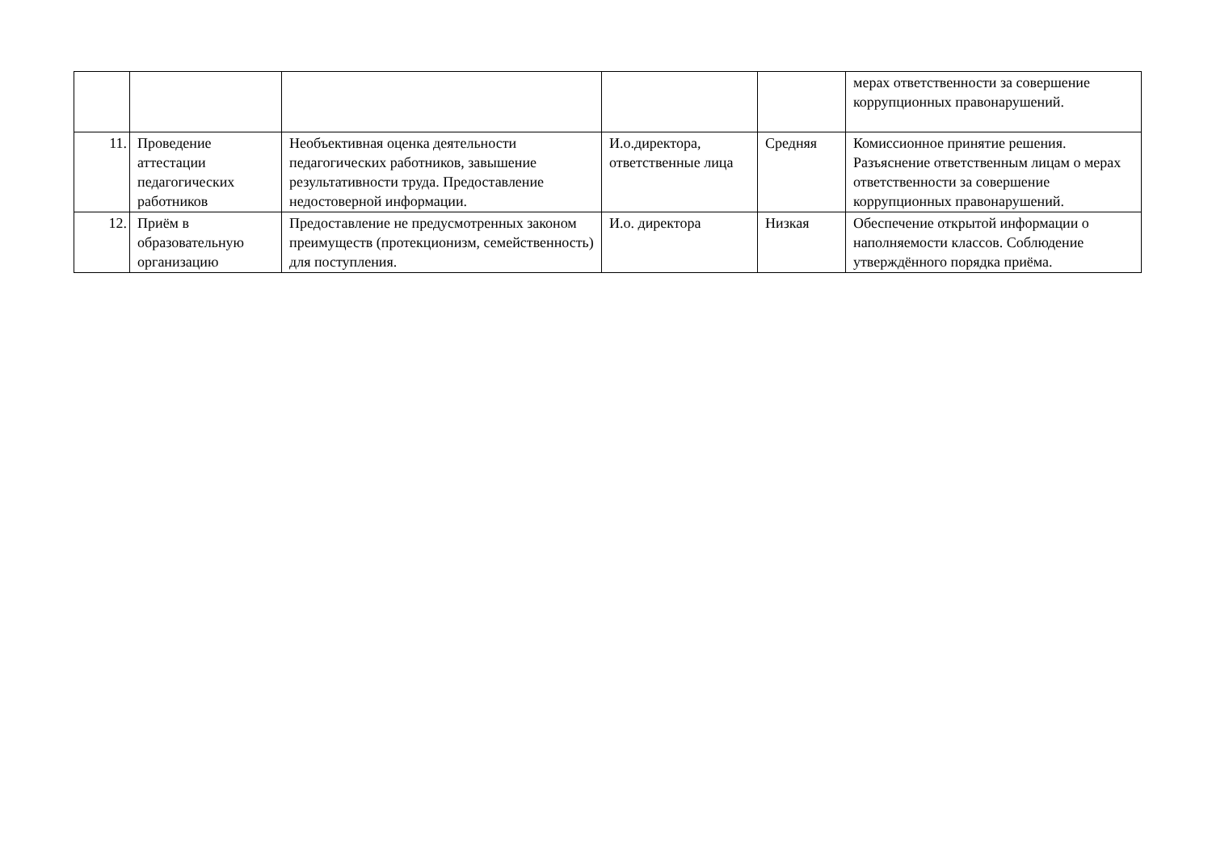| | | | | | мерах ответственности за совершение коррупционных правонарушений. |
| 11. | Проведение аттестации педагогических работников | Необъективная оценка деятельности педагогических работников, завышение результативности труда. Предоставление недостоверной информации. | И.о.директора, ответственные лица | Средняя | Комиссионное принятие решения. Разъяснение ответственным лицам о мерах ответственности за совершение коррупционных правонарушений. |
| 12. | Приём в образовательную организацию | Предоставление не предусмотренных законом преимуществ (протекционизм, семейственность) для поступления. | И.о. директора | Низкая | Обеспечение открытой информации о наполняемости классов. Соблюдение утверждённого порядка приёма. |